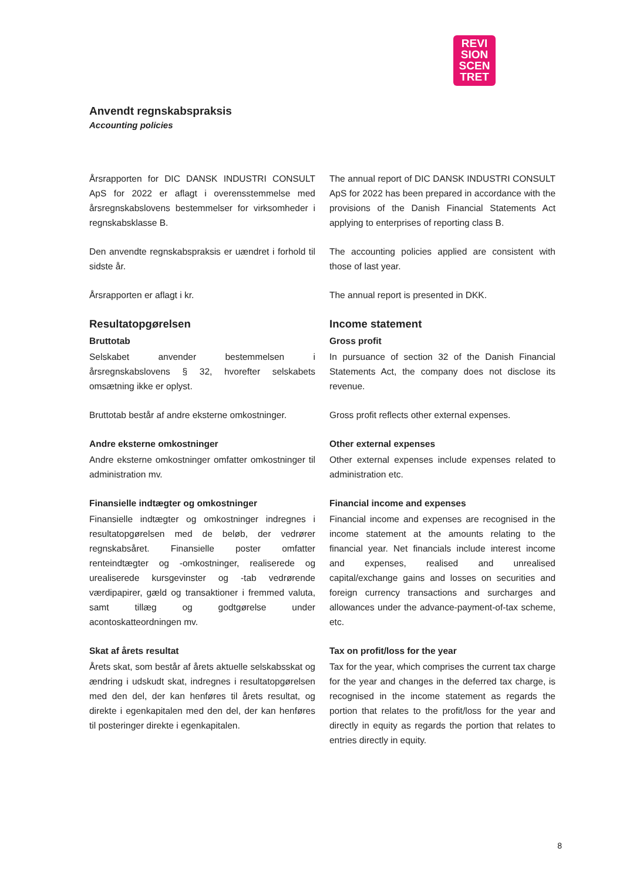REVI
SION
SCEN
TRET
Anvendt regnskabspraksis
Accounting policies
Årsrapporten for DIC DANSK INDUSTRI CONSULT ApS for 2022 er aflagt i overensstemmelse med årsregnskabslovens bestemmelser for virksomheder i regnskabsklasse B.
The annual report of DIC DANSK INDUSTRI CONSULT ApS for 2022 has been prepared in accordance with the provisions of the Danish Financial Statements Act applying to enterprises of reporting class B.
Den anvendte regnskabspraksis er uændret i forhold til sidste år.
The accounting policies applied are consistent with those of last year.
Årsrapporten er aflagt i kr. The annual report is presented in DKK.
Resultatopgørelsen
Bruttotab
Selskabet anvender bestemmelsen i årsregnskabslovens § 32, hvorefter selskabets omsætning ikke er oplyst.
Income statement
Gross profit
In pursuance of section 32 of the Danish Financial Statements Act, the company does not disclose its revenue.
Bruttotab består af andre eksterne omkostninger.
Gross profit reflects other external expenses.
Andre eksterne omkostninger
Andre eksterne omkostninger omfatter omkostninger til administration mv.
Other external expenses
Other external expenses include expenses related to administration etc.
Finansielle indtægter og omkostninger
Finansielle indtægter og omkostninger indregnes i resultatopgørelsen med de beløb, der vedrører regnskabsåret. Finansielle poster omfatter renteindtægter og -omkostninger, realiserede og urealiserede kursgevinster og -tab vedrørende værdipapirer, gæld og transaktioner i fremmed valuta, samt tillæg og godtgørelse under acontoskatteordningen mv.
Financial income and expenses
Financial income and expenses are recognised in the income statement at the amounts relating to the financial year. Net financials include interest income and expenses, realised and unrealised capital/exchange gains and losses on securities and foreign currency transactions and surcharges and allowances under the advance-payment-of-tax scheme, etc.
Skat af årets resultat
Årets skat, som består af årets aktuelle selskabsskat og ændring i udskudt skat, indregnes i resultatopgørelsen med den del, der kan henføres til årets resultat, og direkte i egenkapitalen med den del, der kan henføres til posteringer direkte i egenkapitalen.
Tax on profit/loss for the year
Tax for the year, which comprises the current tax charge for the year and changes in the deferred tax charge, is recognised in the income statement as regards the portion that relates to the profit/loss for the year and directly in equity as regards the portion that relates to entries directly in equity.
8